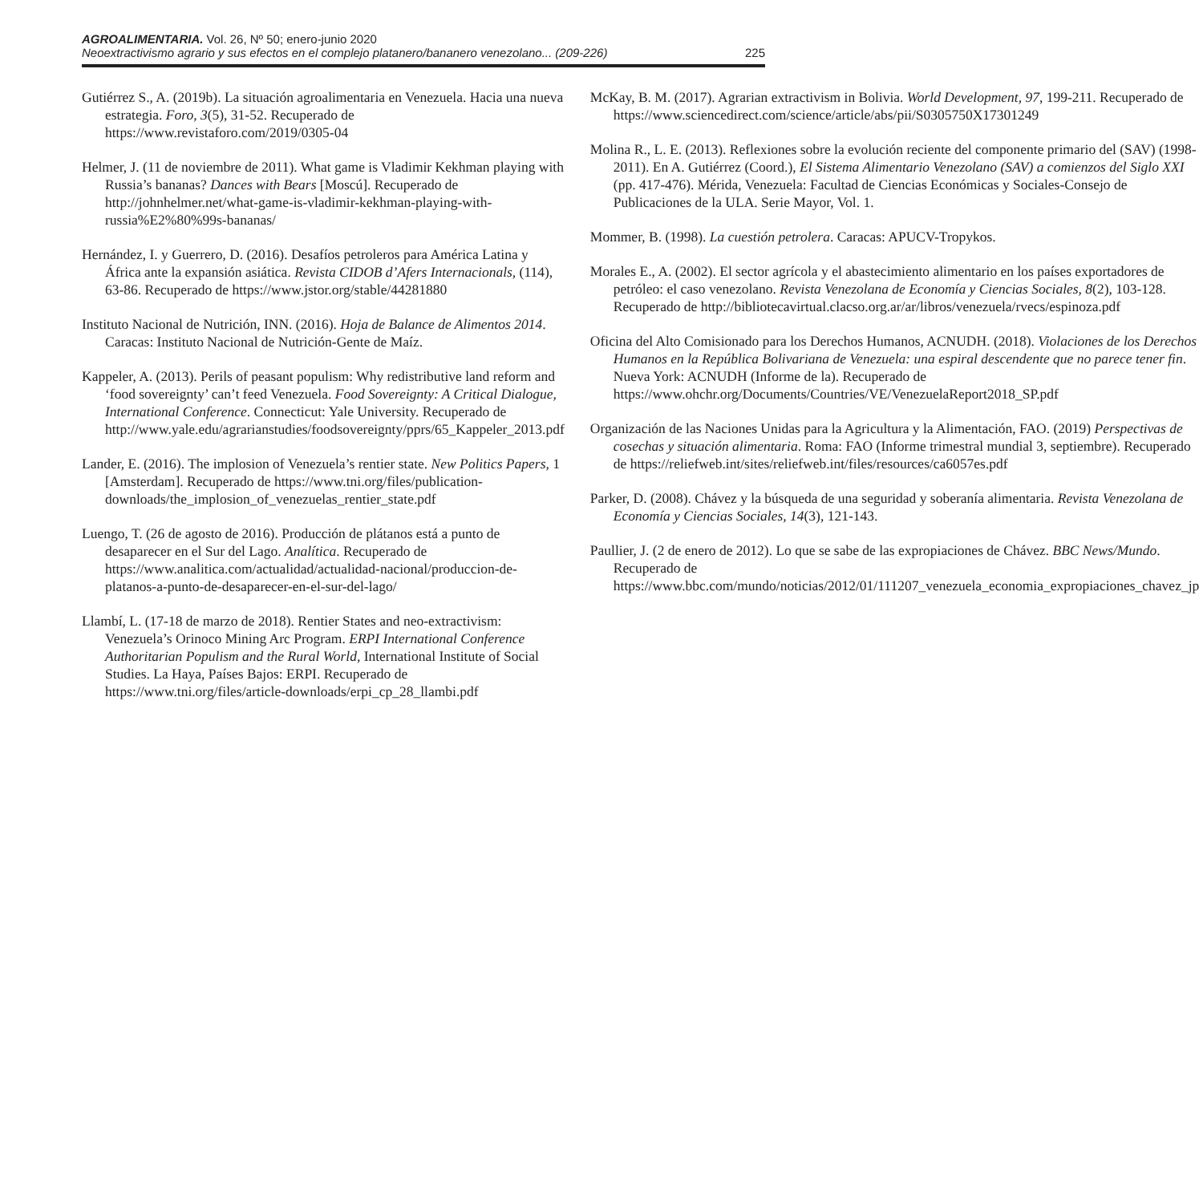AGROALIMENTARIA. Vol. 26, Nº 50; enero-junio 2020
Neoextractivismo agrario y sus efectos en el complejo platanero/bananero venezolano... (209-226) 225
Gutiérrez S., A. (2019b). La situación agroalimentaria en Venezuela. Hacia una nueva estrategia. Foro, 3(5), 31-52. Recuperado de https://www.revistaforo.com/2019/0305-04
Helmer, J. (11 de noviembre de 2011). What game is Vladimir Kekhman playing with Russia’s bananas? Dances with Bears [Moscú]. Recuperado de http://johnhelmer.net/what-game-is-vladimir-kekhman-playing-with-russia%E2%80%99s-bananas/
Hernández, I. y Guerrero, D. (2016). Desafíos petroleros para América Latina y África ante la expansión asiática. Revista CIDOB d’Afers Internacionals, (114), 63-86. Recuperado de https://www.jstor.org/stable/44281880
Instituto Nacional de Nutrición, INN. (2016). Hoja de Balance de Alimentos 2014. Caracas: Instituto Nacional de Nutrición-Gente de Maíz.
Kappeler, A. (2013). Perils of peasant populism: Why redistributive land reform and ‘food sovereignty’ can’t feed Venezuela. Food Sovereignty: A Critical Dialogue, International Conference. Connecticut: Yale University. Recuperado de http://www.yale.edu/agrarianstudies/foodsovereignty/pprs/65_Kappeler_2013.pdf
Lander, E. (2016). The implosion of Venezuela’s rentier state. New Politics Papers, 1 [Amsterdam]. Recuperado de https://www.tni.org/files/publication-downloads/the_implosion_of_venezuelas_rentier_state.pdf
Luengo, T. (26 de agosto de 2016). Producción de plátanos está a punto de desaparecer en el Sur del Lago. Analítica. Recuperado de https://www.analitica.com/actualidad/actualidad-nacional/produccion-de-platanos-a-punto-de-desaparecer-en-el-sur-del-lago/
Llambí, L. (17-18 de marzo de 2018). Rentier States and neo-extractivism: Venezuela’s Orinoco Mining Arc Program. ERPI International Conference Authoritarian Populism and the Rural World, International Institute of Social Studies. La Haya, Países Bajos: ERPI. Recuperado de https://www.tni.org/files/article-downloads/erpi_cp_28_llambi.pdf
McKay, B. M. (2017). Agrarian extractivism in Bolivia. World Development, 97, 199-211. Recuperado de https://www.sciencedirect.com/science/article/abs/pii/S0305750X17301249
Molina R., L. E. (2013). Reflexiones sobre la evolución reciente del componente primario del (SAV) (1998-2011). En A. Gutiérrez (Coord.), El Sistema Alimentario Venezolano (SAV) a comienzos del Siglo XXI (pp. 417-476). Mérida, Venezuela: Facultad de Ciencias Económicas y Sociales-Consejo de Publicaciones de la ULA. Serie Mayor, Vol. 1.
Mommer, B. (1998). La cuestión petrolera. Caracas: APUCV-Tropykos.
Morales E., A. (2002). El sector agrícola y el abastecimiento alimentario en los países exportadores de petróleo: el caso venezolano. Revista Venezolana de Economía y Ciencias Sociales, 8(2), 103-128. Recuperado de http://bibliotecavirtual.clacso.org.ar/ar/libros/venezuela/rvecs/espinoza.pdf
Oficina del Alto Comisionado para los Derechos Humanos, ACNUDH. (2018). Violaciones de los Derechos Humanos en la República Bolivariana de Venezuela: una espiral descendente que no parece tener fin. Nueva York: ACNUDH (Informe de la). Recuperado de https://www.ohchr.org/Documents/Countries/VE/VenezuelaReport2018_SP.pdf
Organización de las Naciones Unidas para la Agricultura y la Alimentación, FAO. (2019) Perspectivas de cosechas y situación alimentaria. Roma: FAO (Informe trimestral mundial 3, septiembre). Recuperado de https://reliefweb.int/sites/reliefweb.int/files/resources/ca6057es.pdf
Parker, D. (2008). Chávez y la búsqueda de una seguridad y soberanía alimentaria. Revista Venezolana de Economía y Ciencias Sociales, 14(3), 121-143.
Paullier, J. (2 de enero de 2012). Lo que se sabe de las expropiaciones de Chávez. BBC News/Mundo. Recuperado de https://www.bbc.com/mundo/noticias/2012/01/111207_venezuela_economia_expropiaciones_chavez_jp